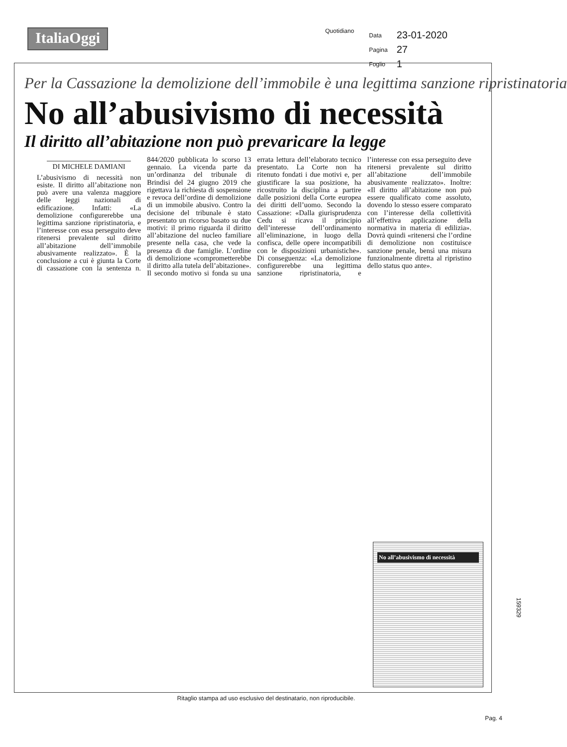ItaliaOggi
Quotidiano
| Data | 23-01-2020 |
| Pagina | 27 |
| Foglio | 1 |
Per la Cassazione la demolizione dell’immobile è una legittima sanzione ripristinatoria
No all’abusivismo di necessità
Il diritto all’abitazione non può prevaricare la legge
DI MICHELE DAMIANI
L’abusivismo di necessità non esiste. Il diritto all’abitazione non può avere una valenza maggiore delle leggi nazionali di edificazione. Infatti: «La demolizione configurerebbe una legittima sanzione ripristinatoria, e l’interesse con essa perseguito deve ritenersi prevalente sul diritto all’abitazione dell’immobile abusivamente realizzato». È la conclusione a cui è giunta la Corte di cassazione con la sentenza n. 844/2020 pubblicata lo scorso 13 gennaio. La vicenda parte da un’ordinanza del tribunale di Brindisi del 24 giugno 2019 che rigettava la richiesta di sospensione e revoca dell’ordine di demolizione di un immobile abusivo. Contro la decisione del tribunale è stato presentato un ricorso basato su due motivi: il primo riguarda il diritto all’abitazione del nucleo familiare presente nella casa, che vede la presenza di due famiglie. L’ordine di demolizione «comprometterebbe il diritto alla tutela dell’abitazione». Il secondo motivo si fonda su una errata lettura dell’elaborato tecnico presentato. La Corte non ha ritenuto fondati i due motivi e, per giustificare la sua posizione, ha ricostruito la disciplina a partire dalle posizioni della Corte europea dei diritti dell’uomo. Secondo la Cassazione: «Dalla giurisprudenza Cedu si ricava il principio dell’interesse dell’ordinamento all’eliminazione, in luogo della confisca, delle opere incompatibili con le disposizioni urbanistiche». Di conseguenza: «La demolizione configurerebbe una legittima sanzione ripristinatoria, e l’interesse con essa perseguito deve ritenersi prevalente sul diritto all’abitazione dell’immobile abusivamente realizzato». Inoltre: «Il diritto all’abitazione non può essere qualificato come assoluto, dovendo lo stesso essere comparato con l’interesse della collettività all’effettiva applicazione della normativa in materia di edilizia». Dovrà quindi «ritenersi che l’ordine di demolizione non costituisce sanzione penale, bensì una misura funzionalmente diretta al ripristino dello status quo ante».
No all’abusivismo di necessità
159329
Ritaglio stampa ad uso esclusivo del destinatario, non riproducibile.
Pag. 4